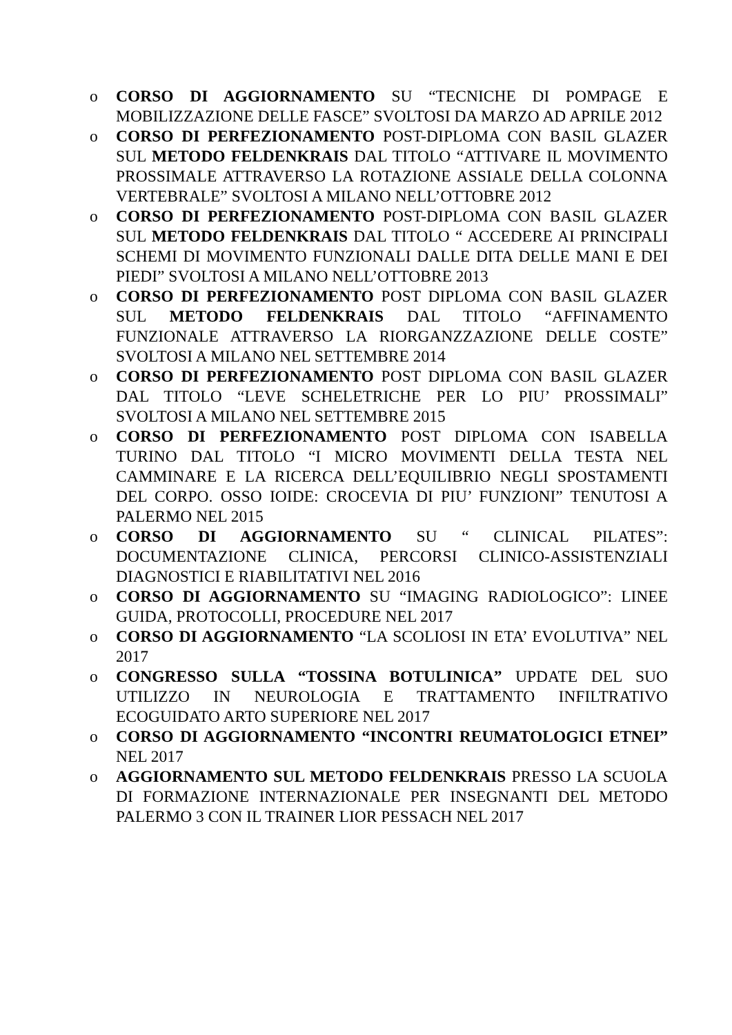o CORSO DI AGGIORNAMENTO SU “TECNICHE DI POMPAGE E MOBILIZZAZIONE DELLE FASCE” SVOLTOSI DA MARZO AD APRILE 2012
o CORSO DI PERFEZIONAMENTO POST-DIPLOMA CON BASIL GLAZER SUL METODO FELDENKRAIS DAL TITOLO “ATTIVARE IL MOVIMENTO PROSSIMALE ATTRAVERSO LA ROTAZIONE ASSIALE DELLA COLONNA VERTEBRALE” SVOLTOSI A MILANO NELL’OTTOBRE 2012
o CORSO DI PERFEZIONAMENTO POST-DIPLOMA CON BASIL GLAZER SUL METODO FELDENKRAIS DAL TITOLO “ ACCEDERE AI PRINCIPALI SCHEMI DI MOVIMENTO FUNZIONALI DALLE DITA DELLE MANI E DEI PIEDI” SVOLTOSI A MILANO NELL’OTTOBRE 2013
o CORSO DI PERFEZIONAMENTO POST DIPLOMA CON BASIL GLAZER SUL METODO FELDENKRAIS DAL TITOLO “AFFINAMENTO FUNZIONALE ATTRAVERSO LA RIORGANZZAZIONE DELLE COSTE” SVOLTOSI A MILANO NEL SETTEMBRE 2014
o CORSO DI PERFEZIONAMENTO POST DIPLOMA CON BASIL GLAZER DAL TITOLO “LEVE SCHELETRICHE PER LO PIU’ PROSSIMALI” SVOLTOSI A MILANO NEL SETTEMBRE 2015
o CORSO DI PERFEZIONAMENTO POST DIPLOMA CON ISABELLA TURINO DAL TITOLO “I MICRO MOVIMENTI DELLA TESTA NEL CAMMINARE E LA RICERCA DELL’EQUILIBRIO NEGLI SPOSTAMENTI DEL CORPO. OSSO IOIDE: CROCEVIA DI PIU’ FUNZIONI” TENUTOSI A PALERMO NEL 2015
o CORSO DI AGGIORNAMENTO SU “ CLINICAL PILATES”: DOCUMENTAZIONE CLINICA, PERCORSI CLINICO-ASSISTENZIALI DIAGNOSTICI E RIABILITATIVI NEL 2016
o CORSO DI AGGIORNAMENTO SU “IMAGING RADIOLOGICO”: LINEE GUIDA, PROTOCOLLI, PROCEDURE NEL 2017
o CORSO DI AGGIORNAMENTO “LA SCOLIOSI IN ETA’ EVOLUTIVA” NEL 2017
o CONGRESSO SULLA “TOSSINA BOTULINICA” UPDATE DEL SUO UTILIZZO IN NEUROLOGIA E TRATTAMENTO INFILTRATIVO ECOGUIDATO ARTO SUPERIORE NEL 2017
o CORSO DI AGGIORNAMENTO “INCONTRI REUMATOLOGICI ETNEI” NEL 2017
o AGGIORNAMENTO SUL METODO FELDENKRAIS PRESSO LA SCUOLA DI FORMAZIONE INTERNAZIONALE PER INSEGNANTI DEL METODO PALERMO 3 CON IL TRAINER LIOR PESSACH NEL 2017